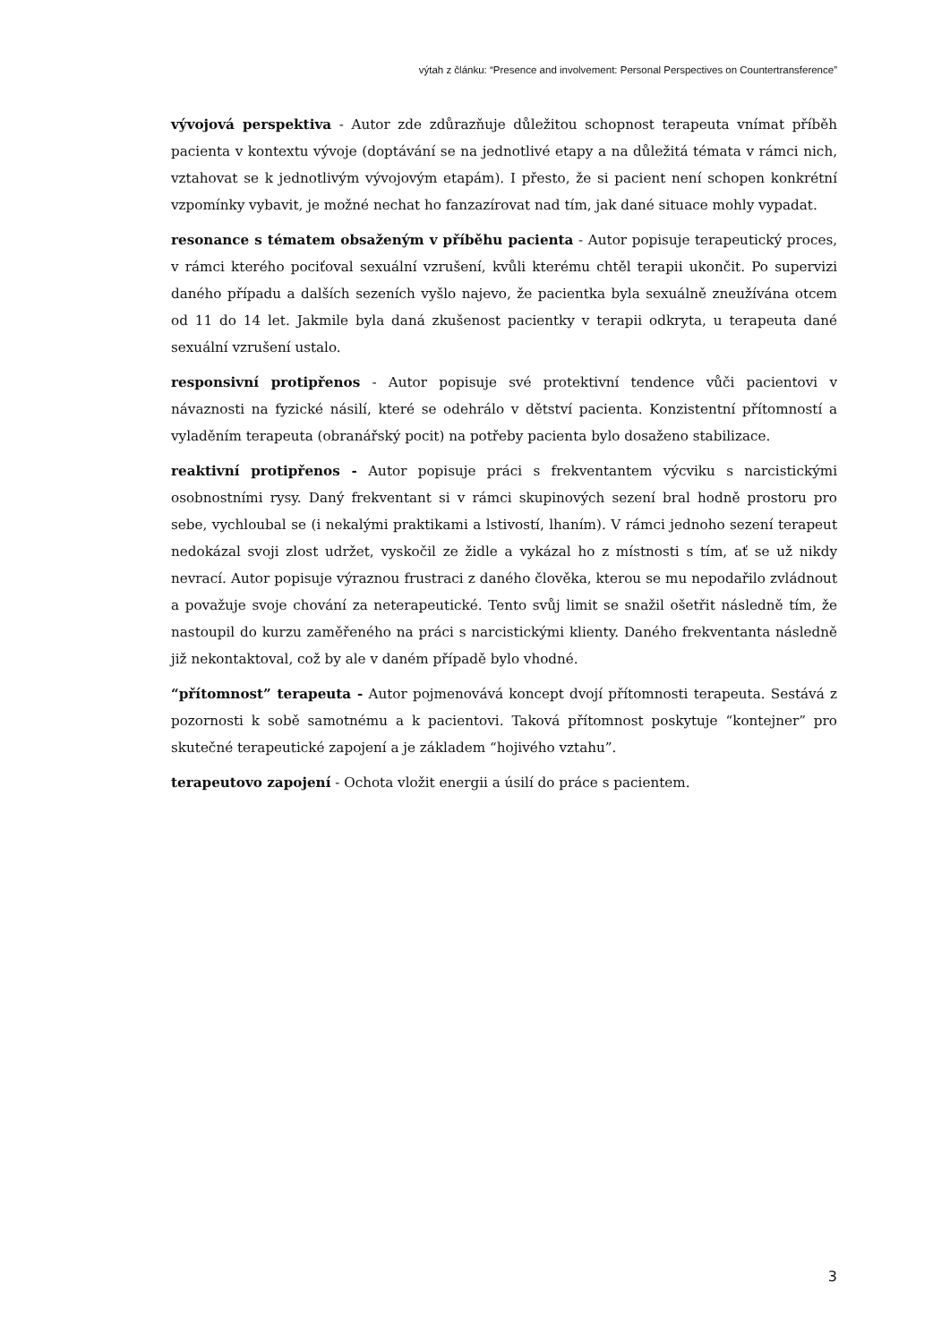výtah z článku: “Presence and involvement: Personal Perspectives on Countertransference”
vývojová perspektiva - Autor zde zdůrazňuje důležitou schopnost terapeuta vnímat příběh pacienta v kontextu vývoje (doptávání se na jednotlivé etapy a na důležitá témata v rámci nich, vztahovat se k jednotlivým vývojovým etapám). I přesto, že si pacient není schopen konkrétní vzpomínky vybavit, je možné nechat ho fanzazírovat nad tím, jak dané situace mohly vypadat.
resonance s tématem obsaženým v příběhu pacienta - Autor popisuje terapeutický proces, v rámci kterého pociťoval sexuální vzrušení, kvůli kterému chtěl terapii ukončit. Po supervizi daného případu a dalších sezeních vyšlo najevo, že pacientka byla sexuálně zneužívána otcem od 11 do 14 let. Jakmile byla daná zkušenost pacientky v terapii odkryta, u terapeuta dané sexuální vzrušení ustalo.
responsivní protipřenos - Autor popisuje své protektivní tendence vůči pacientovi v návaznosti na fyzické násilí, které se odehrálo v dětství pacienta. Konzistentní přítomností a vyladěním terapeuta (obranářský pocit) na potřeby pacienta bylo dosaženo stabilizace.
reaktivní protipřenos - Autor popisuje práci s frekventantem výcviku s narcistickými osobnostními rysy. Daný frekventant si v rámci skupinových sezení bral hodně prostoru pro sebe, vychloubal se (i nekalými praktikami a lstivostí, lhaním). V rámci jednoho sezení terapeut nedokázal svoji zlost udržet, vyskočil ze židle a vykázal ho z místnosti s tím, ať se už nikdy nevrací. Autor popisuje výraznou frustraci z daného člověka, kterou se mu nepodařilo zvládnout a považuje svoje chování za neterapeutické. Tento svůj limit se snažil ošetřit následně tím, že nastoupil do kurzu zaměřeného na práci s narcistickými klienty. Daného frekventanta následně již nekontaktoval, což by ale v daném případě bylo vhodné.
“přítomnost” terapeuta - Autor pojmenovává koncept dvojí přítomnosti terapeuta. Sestává z pozornosti k sobě samotnému a k pacientovi. Taková přítomnost poskytuje “kontejner” pro skutečné terapeutické zapojení a je základem “hojivého vztahu”.
terapeutovo zapojení - Ochota vložit energii a úsilí do práce s pacientem.
3